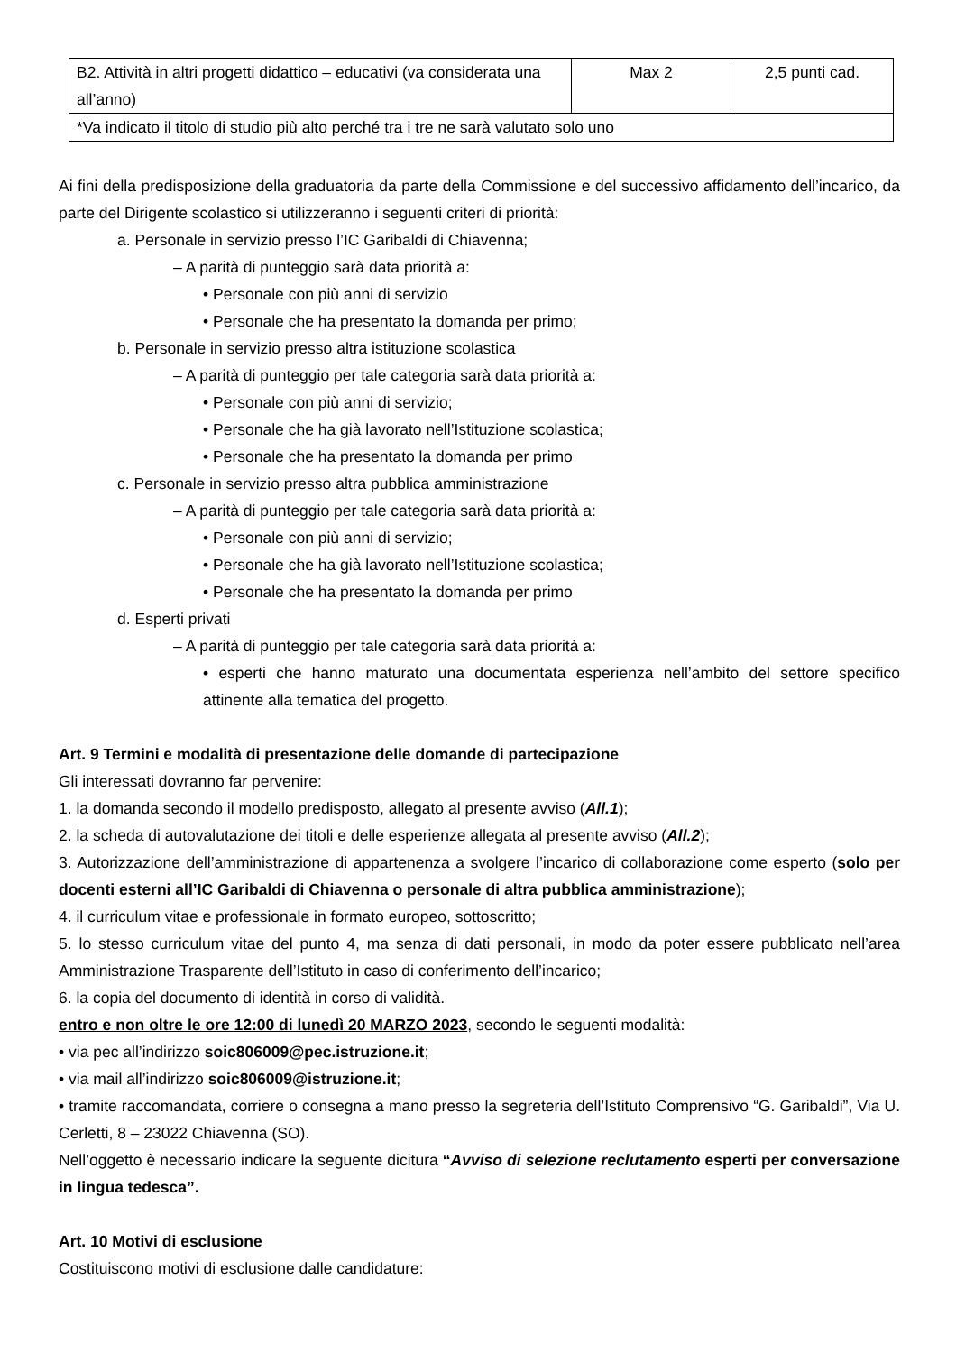| B2. Attività in altri progetti didattico – educativi (va considerata una all’anno) | Max 2 | 2,5 punti cad. |
| *Va indicato il titolo di studio più alto perché tra i tre ne sarà valutato solo uno | | |
Ai fini della predisposizione della graduatoria da parte della Commissione e del successivo affidamento dell’incarico, da parte del Dirigente scolastico si utilizzeranno i seguenti criteri di priorità:
a. Personale in servizio presso l’IC Garibaldi di Chiavenna;
– A parità di punteggio sarà data priorità a:
• Personale con più anni di servizio
• Personale che ha presentato la domanda per primo;
b. Personale in servizio presso altra istituzione scolastica
– A parità di punteggio per tale categoria sarà data priorità a:
• Personale con più anni di servizio;
• Personale che ha già lavorato nell’Istituzione scolastica;
• Personale che ha presentato la domanda per primo
c. Personale in servizio presso altra pubblica amministrazione
– A parità di punteggio per tale categoria sarà data priorità a:
• Personale con più anni di servizio;
• Personale che ha già lavorato nell’Istituzione scolastica;
• Personale che ha presentato la domanda per primo
d. Esperti privati
– A parità di punteggio per tale categoria sarà data priorità a:
• esperti che hanno maturato una documentata esperienza nell’ambito del settore specifico attinente alla tematica del progetto.
Art. 9 Termini e modalità di presentazione delle domande di partecipazione
Gli interessati dovranno far pervenire:
1. la domanda secondo il modello predisposto, allegato al presente avviso (All.1);
2. la scheda di autovalutazione dei titoli e delle esperienze allegata al presente avviso (All.2);
3. Autorizzazione dell’amministrazione di appartenenza a svolgere l’incarico di collaborazione come esperto (solo per docenti esterni all’IC Garibaldi di Chiavenna o personale di altra pubblica amministrazione);
4. il curriculum vitae e professionale in formato europeo, sottoscritto;
5. lo stesso curriculum vitae del punto 4, ma senza di dati personali, in modo da poter essere pubblicato nell’area Amministrazione Trasparente dell’Istituto in caso di conferimento dell’incarico;
6. la copia del documento di identità in corso di validità.
entro e non oltre le ore 12:00 di lunedì 20 MARZO 2023, secondo le seguenti modalità:
• via pec all’indirizzo soic806009@pec.istruzione.it;
• via mail all’indirizzo soic806009@istruzione.it;
• tramite raccomandata, corriere o consegna a mano presso la segreteria dell’Istituto Comprensivo “G. Garibaldi”, Via U. Cerletti, 8 – 23022 Chiavenna (SO).
Nell’oggetto è necessario indicare la seguente dicitura “Avviso di selezione reclutamento esperti per conversazione in lingua tedesca”.
Art. 10 Motivi di esclusione
Costituiscono motivi di esclusione dalle candidature: